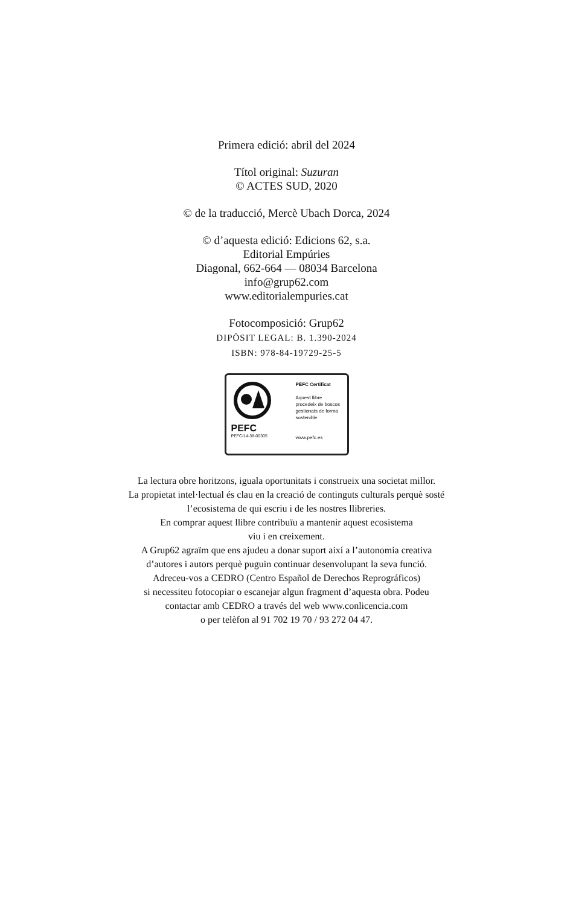Primera edició: abril del 2024
Títol original: Suzuran
© ACTES SUD, 2020
© de la traducció, Mercè Ubach Dorca, 2024
© d’aquesta edició: Edicions 62, s.a.
Editorial Empúries
Diagonal, 662-664 — 08034 Barcelona
info@grup62.com
www.editorialempuries.cat
Fotocomposició: Grup62
DIPÒSIT LEGAL: B. 1.390-2024
ISBN: 978-84-19729-25-5
PEFC
PEFC/14-38-00305
PEFC Certificat
Aquest llibre
procedeix de boscos
gestionats de forma
sostenible
www.pefc.es
La lectura obre horitzons, iguala oportunitats i construeix una societat millor.
La propietat intel·lectual és clau en la creació de continguts culturals perquè sosté
l’ecosistema de qui escriu i de les nostres llibreries.
En comprar aquest llibre contribuïu a mantenir aquest ecosistema
viu i en creixement.
A Grup62 agraïm que ens ajudeu a donar suport així a l’autonomia creativa
d’autores i autors perquè puguin continuar desenvolupant la seva funció.
Adreceu-vos a CEDRO (Centro Español de Derechos Reprográficos)
si necessiteu fotocopiar o escanejar algun fragment d’aquesta obra. Podeu
contactar amb CEDRO a través del web www.conlicencia.com
o per telèfon al 91 702 19 70 / 93 272 04 47.